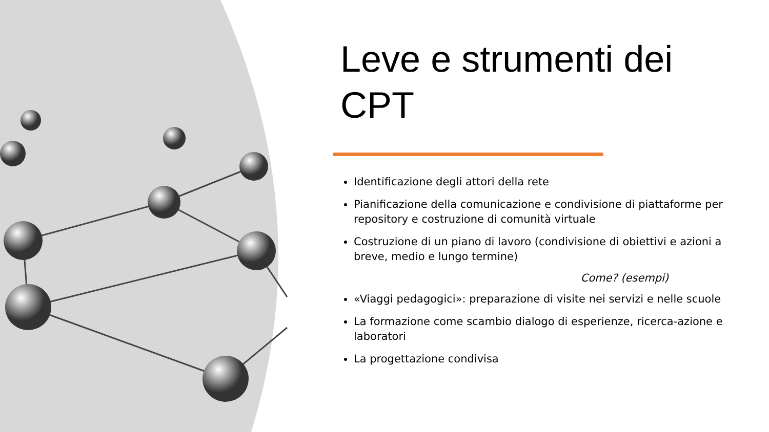Leve e strumenti dei CPT
Identificazione degli attori della rete
Pianificazione della comunicazione e condivisione di piattaforme per repository e costruzione di comunità virtuale
Costruzione di un piano di lavoro (condivisione di obiettivi e azioni a breve, medio e lungo termine)
Come? (esempi)
«Viaggi pedagogici»: preparazione di visite nei servizi e nelle scuole
La formazione come scambio dialogo di esperienze, ricerca-azione e laboratori
La progettazione condivisa